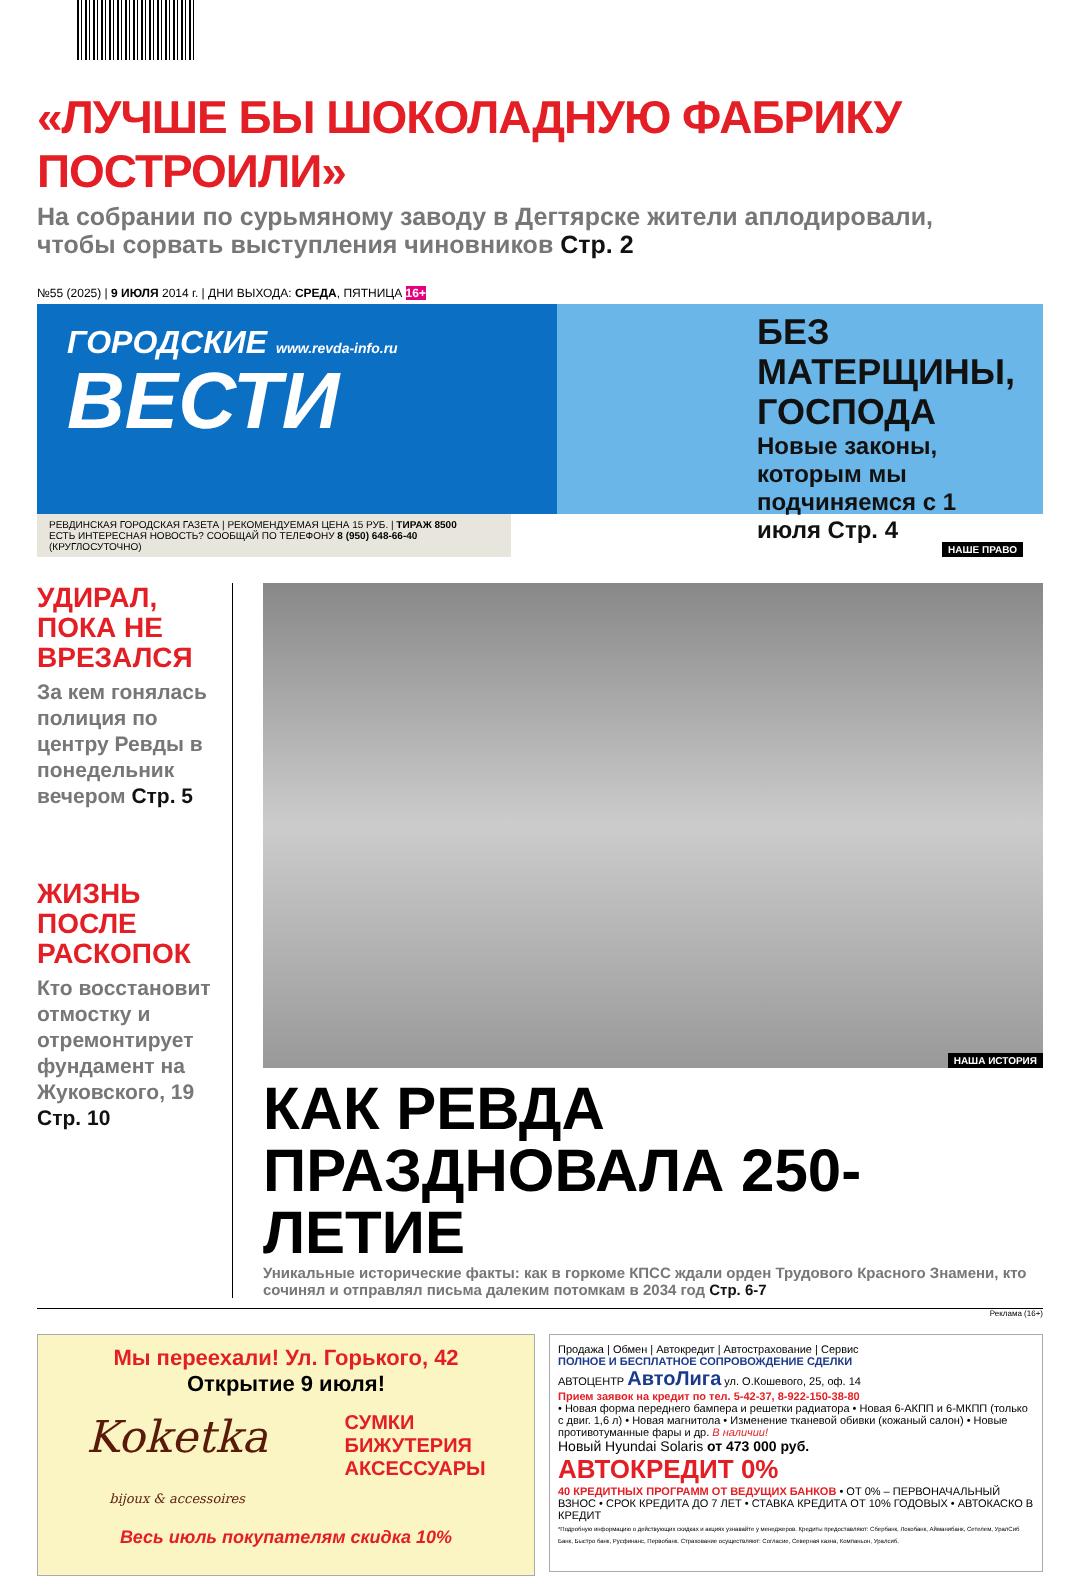«ЛУЧШЕ БЫ ШОКОЛАДНУЮ ФАБРИКУ ПОСТРОИЛИ»
На собрании по сурьмяному заводу в Дегтярске жители аплодировали,
чтобы сорвать выступления чиновников Стр. 2
№55 (2025) | 9 ИЮЛЯ 2014 г. | ДНИ ВЫХОДА: СРЕДА, ПЯТНИЦА 16+
ГОРОДСКИЕ www.revda-info.ru
ВЕСТИ
БЕЗ МАТЕРЩИНЫ, ГОСПОДА
Новые законы, которым мы подчиняемся с 1 июля Стр. 4
НАШЕ ПРАВО
РЕВДИНСКАЯ ГОРОДСКАЯ ГАЗЕТА | РЕКОМЕНДУЕМАЯ ЦЕНА 15 РУБ. | ТИРАЖ 8500
ЕСТЬ ИНТЕРЕСНАЯ НОВОСТЬ? СООБЩАЙ ПО ТЕЛЕФОНУ 8 (950) 648-66-40 (КРУГЛОСУТОЧНО)
УДИРАЛ, ПОКА НЕ ВРЕЗАЛСЯ
За кем гонялась полиция по центру Ревды в понедельник вечером Стр. 5
ЖИЗНЬ ПОСЛЕ РАСКОПОК
Кто восстановит отмостку и отремонтирует фундамент на Жуковского, 19 Стр. 10
НАША ИСТОРИЯ
КАК РЕВДА ПРАЗДНОВАЛА 250-ЛЕТИЕ
Уникальные исторические факты: как в горкоме КПСС ждали орден Трудового Красного Знамени, кто сочинял и отправлял письма далеким потомкам в 2034 год Стр. 6-7
Реклама (16+)
Мы переехали! Ул. Горького, 42
Открытие 9 июля!
Koketka
bijoux & accessoires
СУМКИ
БИЖУТЕРИЯ
АКСЕССУАРЫ
Весь июль покупателям скидка 10%
Продажа | Обмен | Автокредит | Автострахование | Сервис
ПОЛНОЕ И БЕСПЛАТНОЕ СОПРОВОЖДЕНИЕ СДЕЛКИ
АВТОЦЕНТР АвтоЛига ул. О.Кошевого, 25, оф. 14
Прием заявок на кредит по тел. 5-42-37, 8-922-150-38-80
• Новая форма переднего бампера и решетки радиатора • Новая 6-АКПП и 6-МКПП (только с двиг. 1,6 л) • Новая магнитола • Изменение тканевой обивки (кожаный салон) • Новые противотуманные фары и др. В наличии!
Новый Hyundai Solaris от 473 000 руб.
АВТОКРЕДИТ 0%
40 КРЕДИТНЫХ ПРОГРАММ ОТ ВЕДУЩИХ БАНКОВ • ОТ 0% – ПЕРВОНАЧАЛЬНЫЙ ВЗНОС • СРОК КРЕДИТА ДО 7 ЛЕТ • СТАВКА КРЕДИТА ОТ 10% ГОДОВЫХ • АВТОКАСКО В КРЕДИТ
*Подробную информацию о действующих скидках и акциях узнавайте у менеджеров. Кредиты предоставляют: Сбербанк, Локобанк, Айманибанк, Сетелем, УралСиб Банк, Быстро банк, Русфинанс, Первобанк. Страхование осуществляют: Согласие, Северная казна, Компаньон, Уралсиб.